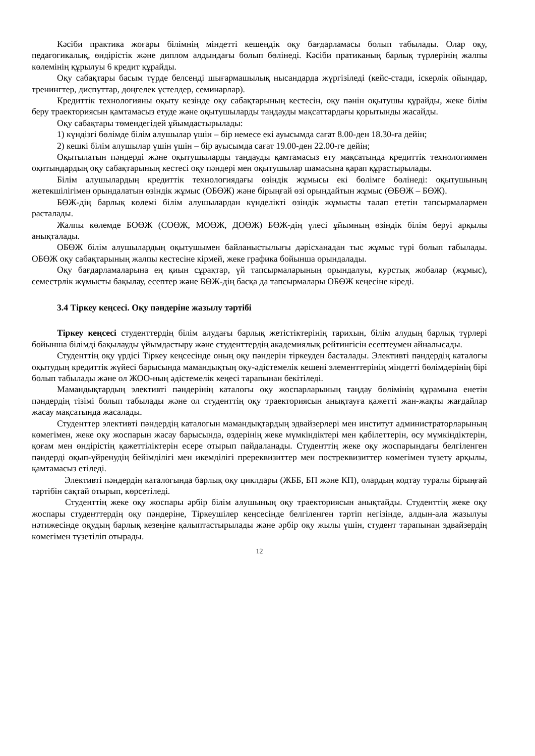Кәсіби практика жоғары білімнің міндетті кешендік оқу бағдарламасы болып табылады. Олар оқу, педагогикалық, өндірістік және диплом алдындағы болып бөлінеді. Кәсіби пратиканың барлық түрлерінің жалпы көлемінің құрылуы 6 кредит құрайды.
Оқу сабақтары басым түрде белсенді шығармашылық нысандарда жүргізіледі (кейс-стади, іскерлік ойындар, тренингтер, диспуттар, дөңгелек үстелдер, семинарлар).
Кредиттік технологияны оқыту кезінде оқу сабақтарының кестесін, оқу пәнін оқытушы құрайды, жеке білім беру траекториясын қамтамасыз етуде және оқытушыларды таңдауды мақсаттардағы қорытынды жасайды.
Оқу сабақтары төмендегідей ұйымдастырылады:
1) күндізгі бөлімде білім алушылар үшін – бір немесе екі ауысымда сағат 8.00-ден 18.30-ға дейін;
2) кешкі білім алушылар үшін үшін – бір ауысымда сағат 19.00-ден 22.00-ге дейін;
Оқытылатын пәндерді және оқытушыларды таңдауды қамтамасыз ету мақсатында кредиттік технологиямен оқитындардың оқу сабақтарының кестесі оқу пәндері мен оқытушылар шамасына қарап құрастырылады.
Білім алушылардың кредиттік технологиядағы өзіндік жұмысы екі бөлімге бөлінеді: оқытушының жетекшілігімен орындалатын өзіндік жұмыс (ОБӨЖ) және бірыңғай өзі орындайтын жұмыс (ӨБӨЖ – БӨЖ).
БӨЖ-дің барлық көлемі білім алушылардан күнделікті өзіндік жұмысты талап ететін тапсырмалармен расталады.
Жалпы көлемде БОӨЖ (СОӨЖ, МОӨЖ, ДОӨЖ) БӨЖ-дің үлесі ұйымның өзіндік білім беруі арқылы анықталады.
ОБӨЖ білім алушылардың оқытушымен байланыстылығы дәрісханадан тыс жұмыс түрі болып табылады. ОБӨЖ оқу сабақтарының жалпы кестесіне кірмей, жеке графика бойынша орындалады.
Оқу бағдарламаларына ең қиын сұрақтар, үй тапсырмаларының орындалуы, курстық жобалар (жұмыс), семестрлік жұмысты бақылау, есептер және БӨЖ-дің басқа да тапсырмалары ОБӨЖ кеңесіне кіреді.
3.4 Тіркеу кеңсесі. Оқу пәндеріне жазылу тәртібі
Тіркеу кеңсесі студенттердің білім алудағы барлық жетістіктерінің тарихын, білім алудың барлық түрлері бойынша білімді бақылауды ұйымдастыру және студенттердің академиялық рейтингісін есептеумен айналысады.
Студенттің оқу үрдісі Тіркеу кеңсесінде оның оқу пәндерін тіркеуден басталады. Элективті пәндердің каталогы оқытудың кредиттік жүйесі барысында мамандықтың оқу-әдістемелік кешені элементтерінің міндетті бөлімдерінің бірі болып табылады және ол ЖОО-ның әдістемелік кеңесі тарапынан бекітіледі.
Мамандықтардың элективті пәндерінің каталогы оқу жоспарларының таңдау бөлімінің құрамына енетін пәндердің тізімі болып табылады және ол студенттің оқу траекториясын анықтауға қажетті жан-жақты жағдайлар жасау мақсатында жасалады.
Студенттер элективті пәндердің каталогын мамандықтардың эдвайзерлері мен институт администраторларының көмегімен, жеке оқу жоспарын жасау барысында, өздерінің жеке мүмкіндіктері мен қабілеттерін, өсу мүмкіндіктерін, қоғам мен өндірістің қажеттіліктерін есере отырып пайдаланады. Студенттің жеке оқу жоспарындағы белгіленген пәндерді оқып-үйренудің бейімділігі мен икемділігі пререквизиттер мен постреквизиттер көмегімен түзету арқылы, қамтамасыз етіледі.
Элективті пәндердің каталогында барлық оқу циклдары (ЖББ, БП және КП), олардың кодтау туралы бірыңғай тәртібін сақтай отырып, көрсетіледі.
Студенттің жеке оқу жоспары әрбір білім алушының оқу траекториясын анықтайды. Студенттің жеке оқу жоспары студенттердің оқу пәндеріне, Тіркеушілер кеңсесінде белгіленген тәртіп негізінде, алдын-ала жазылуы нәтижесінде оқудың барлық кезеңіне қалыптастырылады және әрбір оқу жылы үшін, студент тарапынан эдвайзердің көмегімен түзетіліп отырады.
12